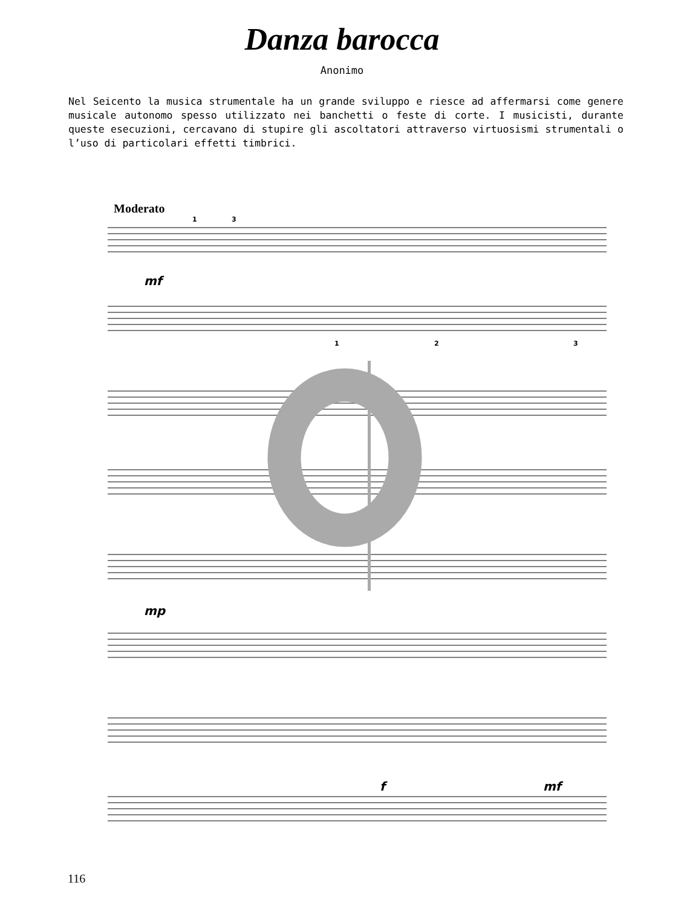Danza barocca
Anonimo
Nel Seicento la musica strumentale ha un grande sviluppo e riesce ad affermarsi come genere musicale autonomo spesso utilizzato nei banchetti o feste di corte. I musicisti, durante queste esecuzioni, cercavano di stupire gli ascoltatori attraverso virtuosismi strumentali o l’uso di particolari effetti timbrici.
Moderato
1
3
1
2
3
mf
mp
f
mf
116